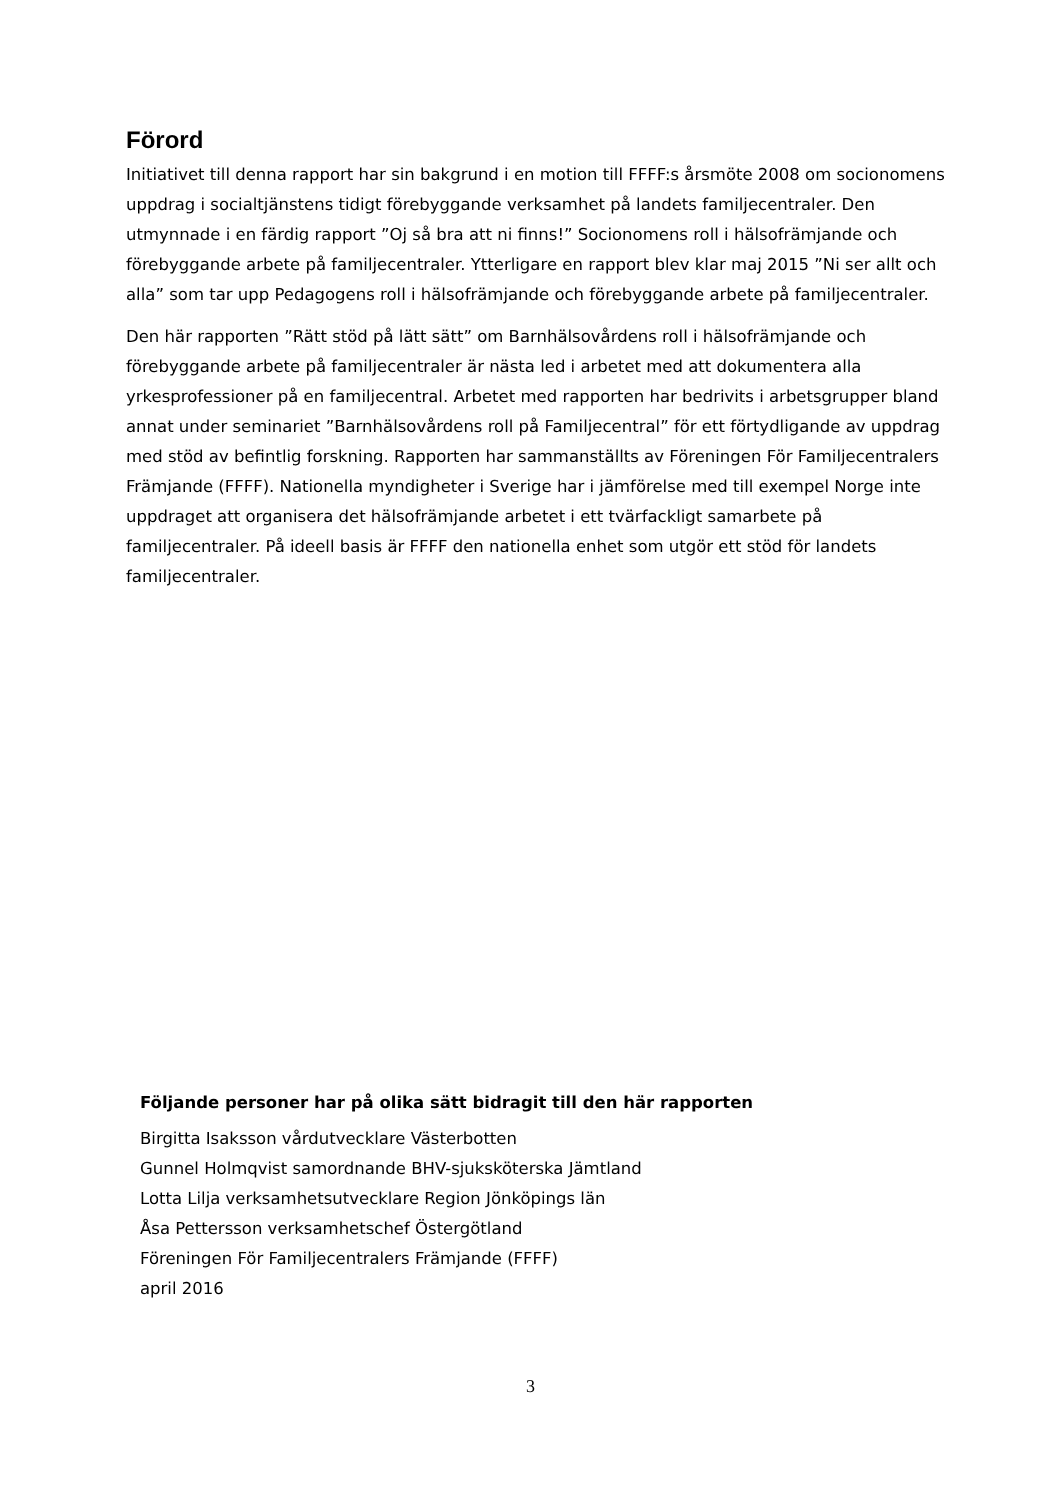Förord
Initiativet till denna rapport har sin bakgrund i en motion till FFFF:s årsmöte 2008 om socionomens uppdrag i socialtjänstens tidigt förebyggande verksamhet på landets familjecentraler. Den utmynnade i en färdig rapport ”Oj så bra att ni finns!” Socionomens roll i hälsofrämjande och förebyggande arbete på familjecentraler. Ytterligare en rapport blev klar maj 2015 ”Ni ser allt och alla” som tar upp Pedagogens roll i hälsofrämjande och förebyggande arbete på familjecentraler.
Den här rapporten ”Rätt stöd på lätt sätt” om Barnhälsovårdens roll i hälsofrämjande och förebyggande arbete på familjecentraler är nästa led i arbetet med att dokumentera alla yrkesprofessioner på en familjecentral. Arbetet med rapporten har bedrivits i arbetsgrupper bland annat under seminariet ”Barnhälsovårdens roll på Familjecentral” för ett förtydligande av uppdrag med stöd av befintlig forskning. Rapporten har sammanställts av Föreningen För Familjecentralers Främjande (FFFF). Nationella myndigheter i Sverige har i jämförelse med till exempel Norge inte uppdraget att organisera det hälsofrämjande arbetet i ett tvärfackligt samarbete på familjecentraler. På ideell basis är FFFF den nationella enhet som utgör ett stöd för landets familjecentraler.
Följande personer har på olika sätt bidragit till den här rapporten
Birgitta Isaksson vårdutvecklare Västerbotten
Gunnel Holmqvist samordnande BHV-sjuksköterska Jämtland
Lotta Lilja verksamhetsutvecklare Region Jönköpings län
Åsa Pettersson verksamhetschef Östergötland
Föreningen För Familjecentralers Främjande (FFFF)
april 2016
3